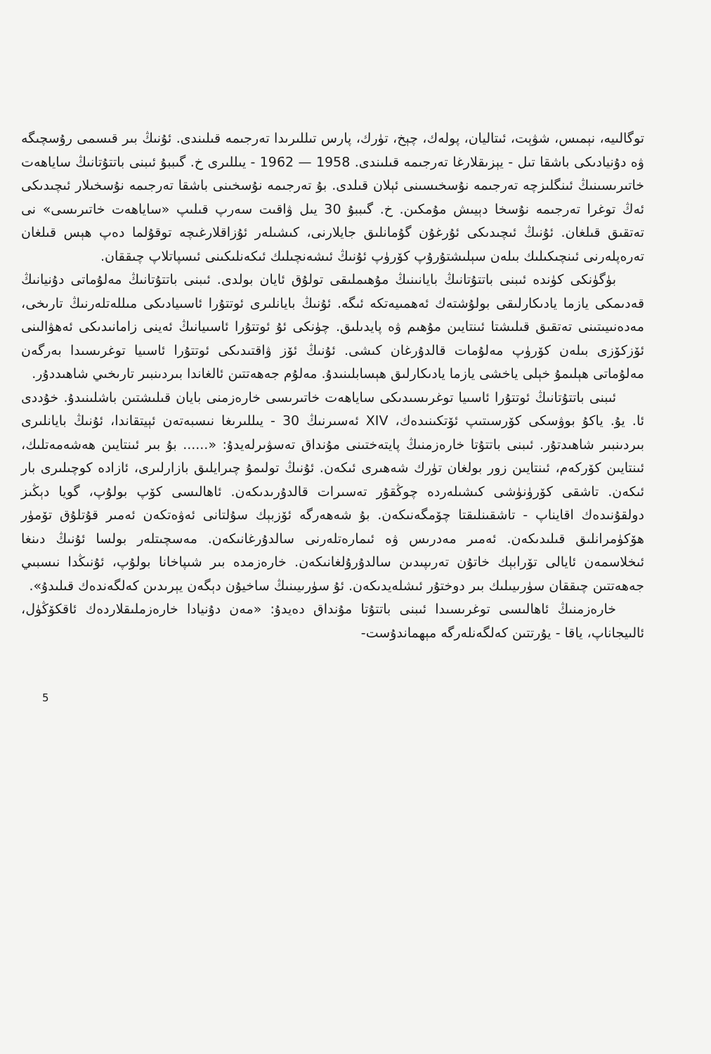توگالىيە، نېمىس، شۋېت، ئىتاليان، پولەك، چېخ، تۈرك، پارس تىللىرىدا تەرجىمە قىلىندى. ئۇنىڭ بىر قىسمى رۇسچىگە ۋە دۇنيادىكى باشقا تىل - يېزىقلارغا تەرجىمە قىلىندى. 1958 — 1962 - يىللىرى خ. گىببۇ ئىبنى باتتۇتانىڭ ساياھەت خاتىرىسىنىڭ ئىنگلىزچە تەرجىمە نۇسخىسىنى ئېلان قىلدى. بۇ تەرجىمە نۇسخىنى باشقا تەرجىمە نۇسخىلار ئىچىدىكى ئەڭ توغرا تەرجىمە نۇسخا دېيىش مۇمكىن. خ. گىببۇ 30 يىل ۋاقىت سەرپ قىلىپ «ساياھەت خاتىرىسى» نى تەتقىق قىلغان. ئۇنىڭ ئىچىدىكى ئۇرغۇن گۇمانلىق جايلارنى، كىشىلەر ئۇزاقلارغىچە توقۇلما دەپ ھېس قىلغان تەرەپلەرنى ئىنچىكىلىك بىلەن سېلىشتۇرۇپ كۆرۈپ ئۇنىڭ ئىشەنچىلىك ئىكەنلىكىنى ئىسپاتلاپ چىققان.
بۈگۈنكى كۈندە ئىبنى باتتۇتانىڭ بايانىنىڭ مۇھىملىقى تولۇق ئايان بولدى. ئىبنى باتتۇتانىڭ مەلۇماتى دۇنيانىڭ قەدىمكى يازما يادىكارلىقى بولۇشتەك ئەھمىيەتكە ئىگە. ئۇنىڭ بايانلىرى ئوتتۇرا ئاسىيادىكى مىللەتلەرنىڭ تارىخى، مەدەنىيىتىنى تەتقىق قىلىشتا ئىنتايىن مۇھىم ۋە پايدىلىق. چۈنكى ئۇ ئوتتۇرا ئاسىيانىڭ ئەينى زامانىدىكى ئەھۋالىنى ئۆزكۆزى بىلەن كۆرۈپ مەلۇمات قالدۇرغان كىشى. ئۇنىڭ ئۆز ۋاقتىدىكى ئوتتۇرا ئاسىيا توغرىسىدا بەرگەن مەلۇماتى ھېلىمۇ خېلى ياخشى يازما يادىكارلىق ھېسابلىنىدۇ. مەلۇم جەھەتتىن ئالغاندا بىردىنبىر تارىخىي شاھىددۇر.
ئىبنى باتتۇتانىڭ ئوتتۇرا ئاسىيا توغرىسىدىكى ساياھەت خاتىرىسى خارەزمنى بايان قىلىشتىن باشلىنىدۇ. خۇددى ئا. يۇ. ياكۇ بوۋسكى كۆرسىتىپ ئۆتكىنىدەك، XIV ئەسىرنىڭ 30 - يىللىرىغا نىسبەتەن ئېيتقاندا، ئۇنىڭ بايانلىرى بىردىنبىر شاھىدتۇر. ئىبنى باتتۇتا خارەزمنىڭ پايتەختىنى مۇنداق تەسۋىرلەيدۇ: «...... بۇ بىر ئىنتايىن ھەشەمەتلىك، ئىنتايىن كۆركەم، ئىنتايىن زور بولغان تۈرك شەھىرى ئىكەن. ئۇنىڭ تولىمۇ چىرايلىق بازارلىرى، ئازادە كوچىلىرى بار ئىكەن. تاشقى كۆرۈنۈشى كىشىلەردە چوڭقۇر تەسىرات قالدۇرىدىكەن. ئاھالىسى كۆپ بولۇپ، گويا دېڭىز دولقۇنىدەك اقايناپ - تاشقىنلىقتا چۆمگەنىكەن. بۇ شەھەرگە ئۆزبېك سۇلتانى ئەۋەتكەن ئەمىر قۇتلۇق تۆمۈر ھۆكۈمرانلىق قىلىدىكەن. ئەمىر مەدرىس ۋە ئىمارەتلەرنى سالدۇرغانىكەن. مەسچىتلەر بولسا ئۇنىڭ دىنغا ئىخلاسمەن ئايالى تۆرابېك خاتۇن تەرىپىدىن سالدۇرۇلغانىكەن. خارەزمدە بىر شىپاخانا بولۇپ، ئۇنىڭدا نىسبىي جەھەتتىن چىققان سۈرىيىلىك بىر دوختۇر ئىشلەيدىكەن. ئۇ سۈرىيىنىڭ ساخيۇن دېگەن يېرىدىن كەلگەندەك قىلىدۇ».
خارەزمنىڭ ئاھالىسى توغرىسىدا ئىبنى باتتۇتا مۇنداق دەيدۇ: «مەن دۇنيادا خارەزملىقلاردەك ئاقكۆڭۈل، ئالىيجاناپ، ياقا - يۇرتتىن كەلگەنلەرگە مېھماندۇست-
5